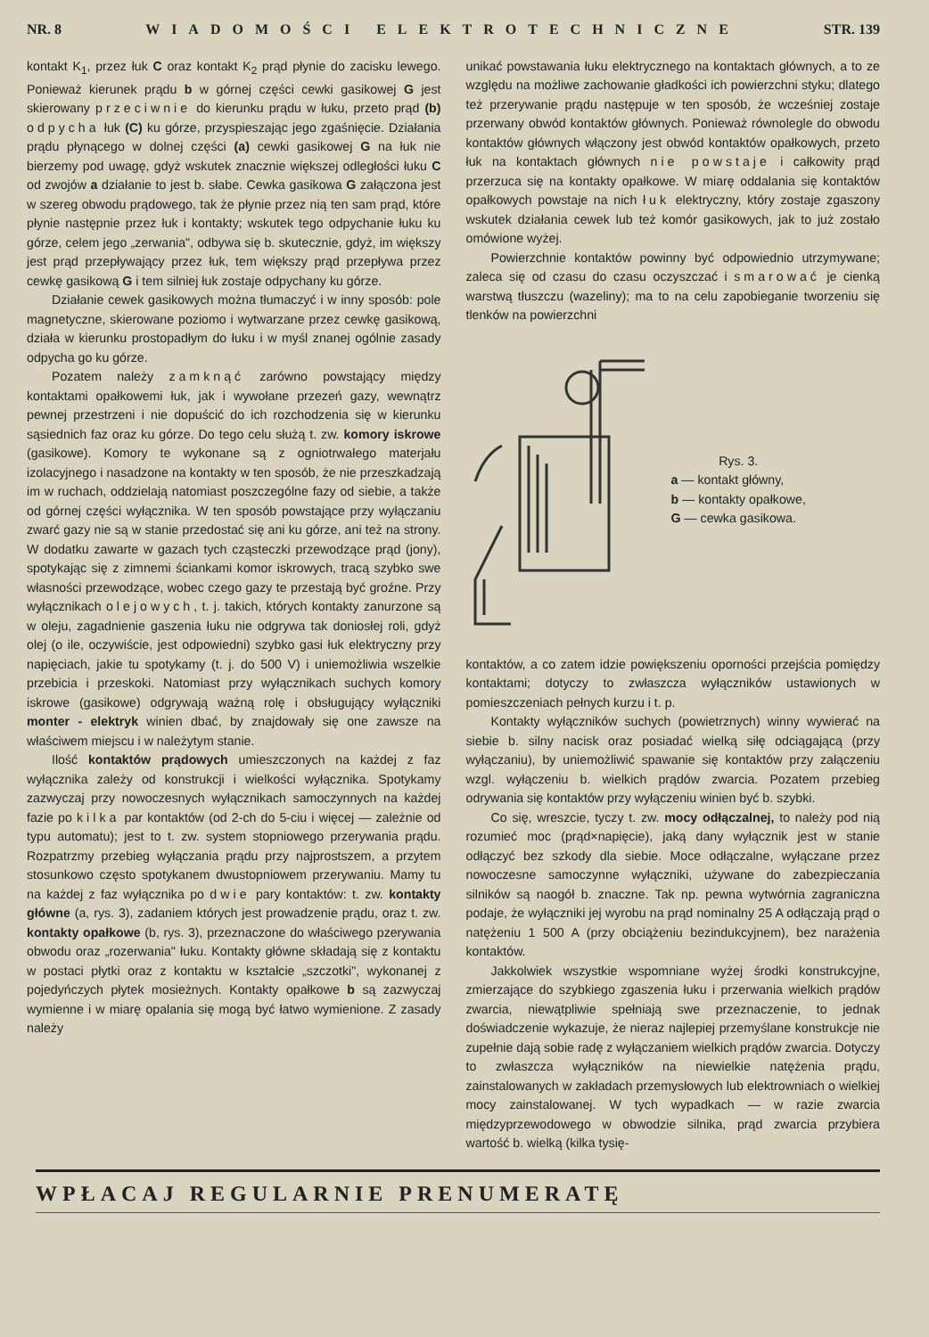NR. 8 WIADOMOŚCI ELEKTROTECHNICZNE STR. 139
kontakt K<sub>1</sub>, przez łuk C oraz kontakt K<sub>2</sub> prąd płynie do zacisku lewego. Ponieważ kierunek prądu b w górnej części cewki gasikowej G jest skierowany przeciwnie do kierunku prądu w łuku, przeto prąd (b) odpycha łuk (C) ku górze, przyspieszając jego zgaśnięcie. Działania prądu płynącego w dolnej części (a) cewki gasikowej G na łuk nie bierzemy pod uwagę, gdyż wskutek znacznie większej odległości łuku C od zwojów a działanie to jest b. słabe. Cewka gasikowa G załączona jest w szereg obwodu prądowego, tak że płynie przez nią ten sam prąd, które płynie następnie przez łuk i kontakty; wskutek tego odpychanie łuku ku górze, celem jego „zerwania", odbywa się b. skutecznie, gdyż, im większy jest prąd przepływający przez łuk, tem większy prąd przepływa przez cewkę gasikową G i tem silniej łuk zostaje odpychany ku górze.
Działanie cewek gasikowych można tłumaczyć i w inny sposób: pole magnetyczne, skierowane poziomo i wytwarzane przez cewkę gasikową, działa w kierunku prostopadłym do łuku i w myśl znanej ogólnie zasady odpycha go ku górze.
Pozatem należy zamknąć zarówno powstający między kontaktami opałkowemi łuk, jak i wywołane przezeń gazy, wewnątrz pewnej przestrzeni i nie dopuścić do ich rozchodzenia się w kierunku sąsiednich faz oraz ku górze. Do tego celu służą t. zw. komory iskrowe (gasikowe). Komory te wykonane są z ogniotrwałego materjału izolacyjnego i nasadzone na kontakty w ten sposób, że nie przeszkadzają im w ruchach, oddzielają natomiast poszczególne fazy od siebie, a także od górnej części wyłącznika. W ten sposób powstające przy wyłączaniu zwarć gazy nie są w stanie przedostać się ani ku górze, ani też na strony. W dodatku zawarte w gazach tych cząsteczki przewodzące prąd (jony), spotykając się z zimnemi ściankami komor iskrowych, tracą szybko swe własności przewodzące, wobec czego gazy te przestają być groźne. Przy wyłącznikach olejowych, t. j. takich, których kontakty zanurzone są w oleju, zagadnienie gaszenia łuku nie odgrywa tak doniosłej roli, gdyż olej (o ile, oczywiście, jest odpowiedni) szybko gasi łuk elektryczny przy napięciach, jakie tu spotykamy (t. j. do 500 V) i uniemożliwia wszelkie przebicia i przeskoki. Natomiast przy wyłącznikach suchych komory iskrowe (gasikowe) odgrywają ważną rolę i obsługujący wyłączniki monter - elektryk winien dbać, by znajdowały się one zawsze na właściwem miejscu i w należytym stanie.
Ilość kontaktów prądowych umieszczonych na każdej z faz wyłącznika zależy od konstrukcji i wielkości wyłącznika. Spotykamy zazwyczaj przy nowoczesnych wyłącznikach samoczynnych na każdej fazie po kilka par kontaktów (od 2-ch do 5-ciu i więcej — zależnie od typu automatu); jest to t. zw. system stopniowego przerywania prądu. Rozpatrzmy przebieg wyłączania prądu przy najprostszem, a przytem stosunkowo często spotykanem dwustopniowem przerywaniu. Mamy tu na każdej z faz wyłącznika po dwie pary kontaktów: t. zw. kontakty główne (a, rys. 3), zadaniem których jest prowadzenie prądu, oraz t. zw. kontakty opałkowe (b, rys. 3), przeznaczone do właściwego pzerywania obwodu oraz „rozerwania" łuku. Kontakty główne składają się z kontaktu w postaci płytki oraz z kontaktu w kształcie „szczotki", wykonanej z pojedyńczych płytek mosieżnych. Kontakty opałkowe b są zazwyczaj wymienne i w miarę opalania się mogą być łatwo wymienione. Z zasady należy
unikać powstawania łuku elektrycznego na kontaktach głównych, a to ze względu na możliwe zachowanie gładkości ich powierzchni styku; dlatego też przerywanie prądu następuje w ten sposób, że wcześniej zostaje przerwany obwód kontaktów głównych. Ponieważ równolegle do obwodu kontaktów głównych włączony jest obwód kontaktów opałkowych, przeto łuk na kontaktach głównych nie powstaje i całkowity prąd przerzuca się na kontakty opałkowe. W miarę oddalania się kontaktów opałkowych powstaje na nich łuk elektryczny, który zostaje zgaszony wskutek działania cewek lub też komór gasikowych, jak to już zostało omówione wyżej.
Powierzchnie kontaktów powinny być odpowiednio utrzymywane; zaleca się od czasu do czasu oczyszczać i smarować je cienką warstwą tłuszczu (wazeliny); ma to na celu zapobieganie tworzeniu się tlenków na powierzchni
Rys. 3.
a — kontakt główny,
b — kontakty opałkowe,
G — cewka gasikowa.
kontaktów, a co zatem idzie powiększeniu oporności przejścia pomiędzy kontaktami; dotyczy to zwłaszcza wyłączników ustawionych w pomieszczeniach pełnych kurzu i t. p.
Kontakty wyłączników suchych (powietrznych) winny wywierać na siebie b. silny nacisk oraz posiadać wielką siłę odciągającą (przy wyłączaniu), by uniemożliwić spawanie się kontaktów przy załączeniu wzgl. wyłączeniu b. wielkich prądów zwarcia. Pozatem przebieg odrywania się kontaktów przy wyłączeniu winien być b. szybki.
Co się, wreszcie, tyczy t. zw. mocy odłączalnej, to należy pod nią rozumieć moc (prąd×napięcie), jaką dany wyłącznik jest w stanie odłączyć bez szkody dla siebie. Moce odłączalne, wyłączane przez nowoczesne samoczynne wyłączniki, używane do zabezpieczania silników są naogół b. znaczne. Tak np. pewna wytwórnia zagraniczna podaje, że wyłączniki jej wyrobu na prąd nominalny 25 A odłączają prąd o natężeniu 1 500 A (przy obciążeniu bezindukcyjnem), bez narażenia kontaktów.
Jakkolwiek wszystkie wspomniane wyżej środki konstrukcyjne, zmierzające do szybkiego zgaszenia łuku i przerwania wielkich prądów zwarcia, niewątpliwie spełniają swe przeznaczenie, to jednak doświadczenie wykazuje, że nieraz najlepiej przemyślane konstrukcje nie zupełnie dają sobie radę z wyłączaniem wielkich prądów zwarcia. Dotyczy to zwłaszcza wyłączników na niewielkie natężenia prądu, zainstalowanych w zakładach przemysłowych lub elektrowniach o wielkiej mocy zainstalowanej. W tych wypadkach — w razie zwarcia międzyprzewodowego w obwodzie silnika, prąd zwarcia przybiera wartość b. wielką (kilka tysię-
WPŁACAJ REGULARNIE PRENUMERATĘ